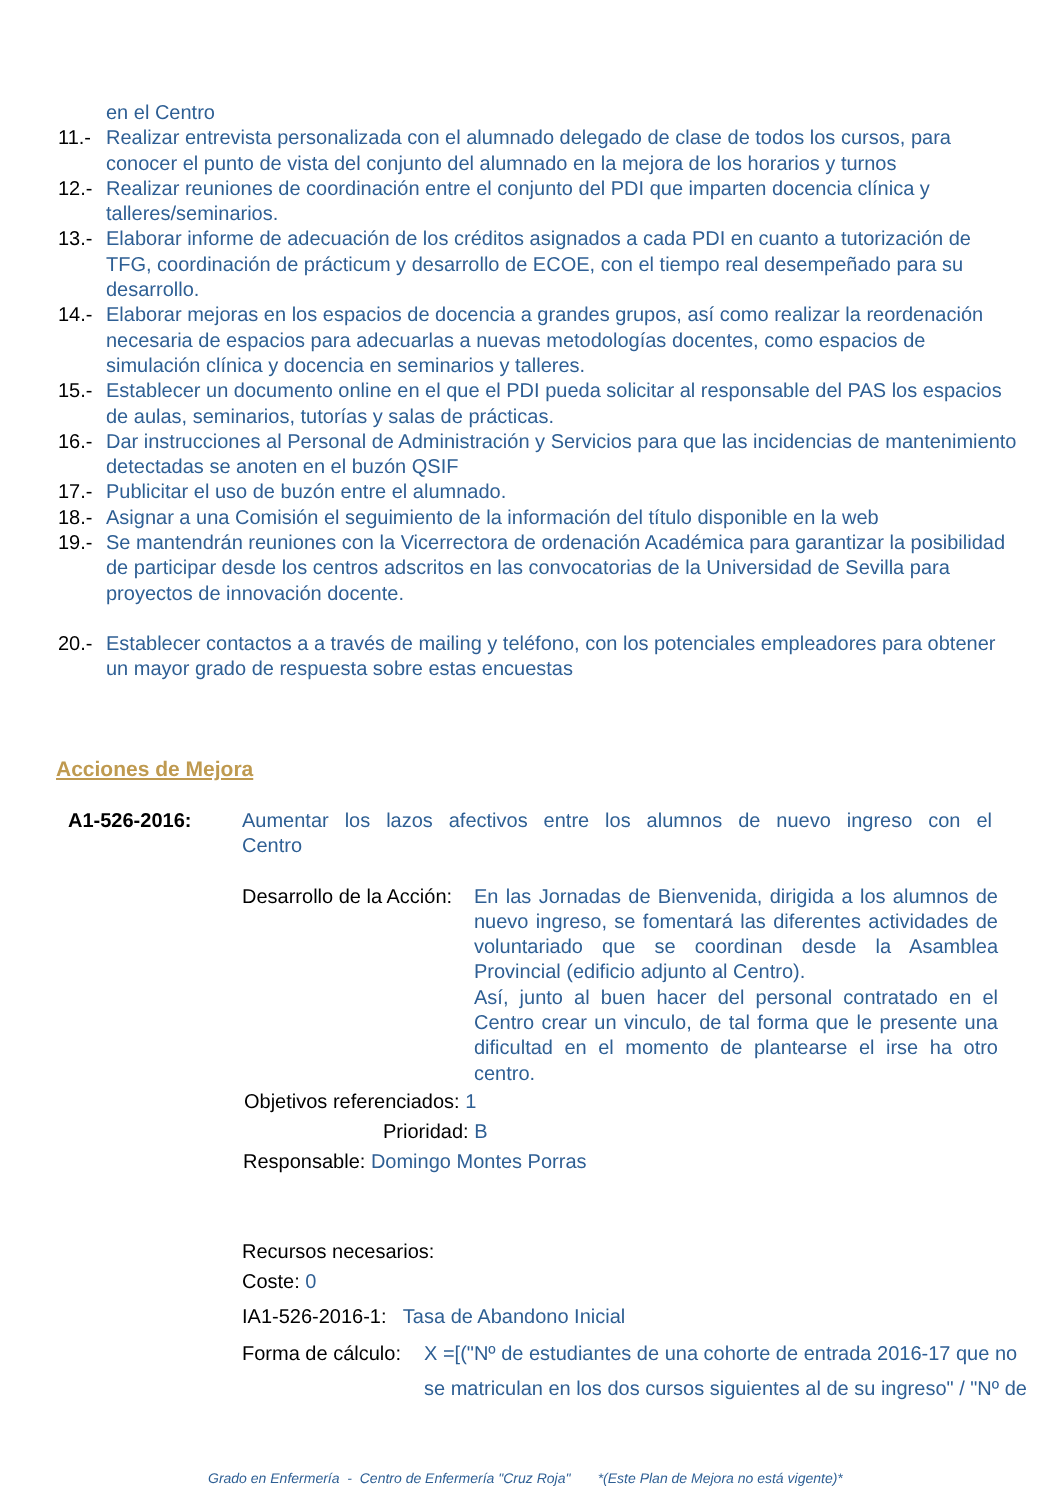en el Centro
11.- Realizar entrevista personalizada con el alumnado delegado de clase de todos los cursos, para conocer el punto de vista del conjunto del alumnado en la mejora de los horarios y turnos
12.- Realizar reuniones de coordinación entre el conjunto del PDI que imparten docencia clínica y talleres/seminarios.
13.- Elaborar informe de adecuación de los créditos asignados a cada PDI en cuanto a tutorización de TFG, coordinación de prácticum y desarrollo de ECOE, con el tiempo real desempeñado para su desarrollo.
14.- Elaborar mejoras en los espacios de docencia a grandes grupos, así como realizar la reordenación necesaria de espacios para adecuarlas a nuevas metodologías docentes, como espacios de simulación clínica y docencia en seminarios y talleres.
15.- Establecer un documento online en el que el PDI pueda solicitar al responsable del PAS los espacios de aulas, seminarios, tutorías y salas de prácticas.
16.- Dar instrucciones al Personal de Administración y Servicios para que las incidencias de mantenimiento detectadas se anoten en el buzón QSIF
17.- Publicitar el uso de buzón entre el alumnado.
18.- Asignar a una Comisión el seguimiento de la información del título disponible en la web
19.- Se mantendrán reuniones con la Vicerrectora de ordenación Académica para garantizar la posibilidad de participar desde los centros adscritos en las convocatorias de la Universidad de Sevilla para proyectos de innovación docente.
20.- Establecer contactos a a través de mailing y teléfono, con los potenciales empleadores para obtener un mayor grado de respuesta sobre estas encuestas
Acciones de Mejora
A1-526-2016: Aumentar los lazos afectivos entre los alumnos de nuevo ingreso con el Centro
Desarrollo de la Acción: En las Jornadas de Bienvenida, dirigida a los alumnos de nuevo ingreso, se fomentará las diferentes actividades de voluntariado que se coordinan desde la Asamblea Provincial (edificio adjunto al Centro).
Así, junto al buen hacer del personal contratado en el Centro crear un vinculo, de tal forma que le presente una dificultad en el momento de plantearse el irse ha otro centro.
Objetivos referenciados: 1
Prioridad: B
Responsable: Domingo Montes Porras
Recursos necesarios:
Coste: 0
IA1-526-2016-1: Tasa de Abandono Inicial
Forma de cálculo: X =[("Nº de estudiantes de una cohorte de entrada 2016-17 que no
se matriculan en los dos cursos siguientes al de su ingreso" / "Nº de
Grado en Enfermería - Centro de Enfermería "Cruz Roja" *(Este Plan de Mejora no está vigente)*